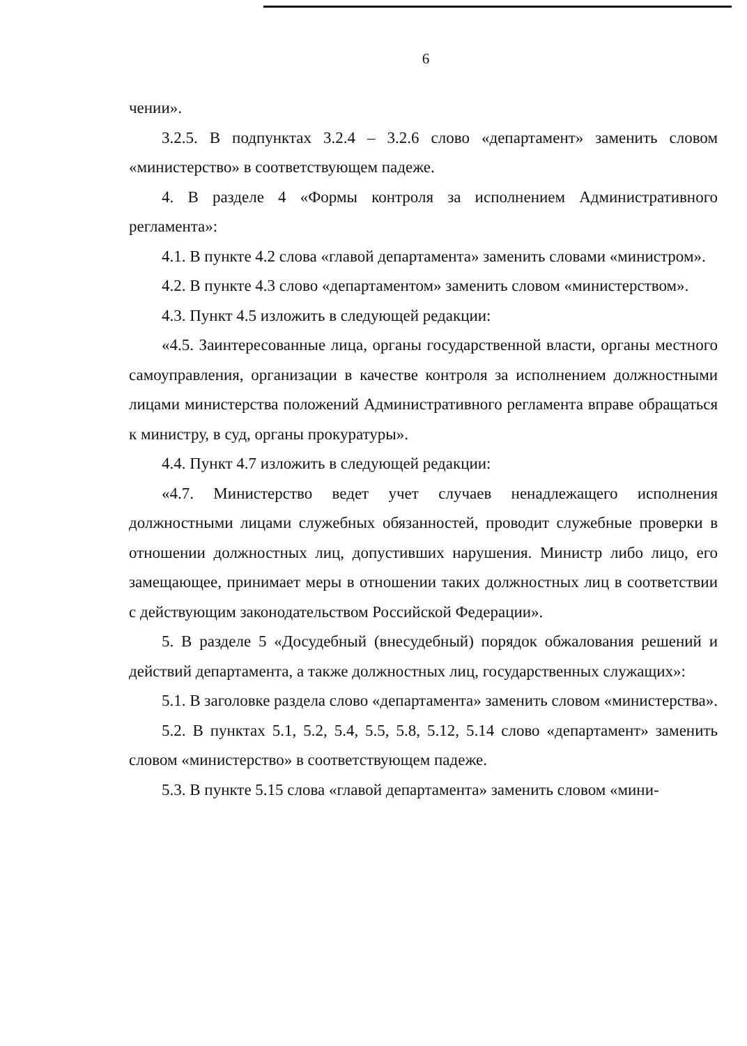6
чении».
3.2.5. В подпунктах 3.2.4 – 3.2.6 слово «департамент» заменить словом «министерство» в соответствующем падеже.
4. В разделе 4 «Формы контроля за исполнением Административного регламента»:
4.1. В пункте 4.2 слова «главой департамента» заменить словами «министром».
4.2. В пункте 4.3 слово «департаментом» заменить словом «министерством».
4.3. Пункт 4.5 изложить в следующей редакции:
«4.5. Заинтересованные лица, органы государственной власти, органы местного самоуправления, организации в качестве контроля за исполнением должностными лицами министерства положений Административного регламента вправе обращаться к министру, в суд, органы прокуратуры».
4.4. Пункт 4.7 изложить в следующей редакции:
«4.7. Министерство ведет учет случаев ненадлежащего исполнения должностными лицами служебных обязанностей, проводит служебные проверки в отношении должностных лиц, допустивших нарушения. Министр либо лицо, его замещающее, принимает меры в отношении таких должностных лиц в соответствии с действующим законодательством Российской Федерации».
5. В разделе 5 «Досудебный (внесудебный) порядок обжалования решений и действий департамента, а также должностных лиц, государственных служащих»:
5.1. В заголовке раздела слово «департамента» заменить словом «министерства».
5.2. В пунктах 5.1, 5.2, 5.4, 5.5, 5.8, 5.12, 5.14 слово «департамент» заменить словом «министерство» в соответствующем падеже.
5.3. В пункте 5.15 слова «главой департамента» заменить словом «мини-